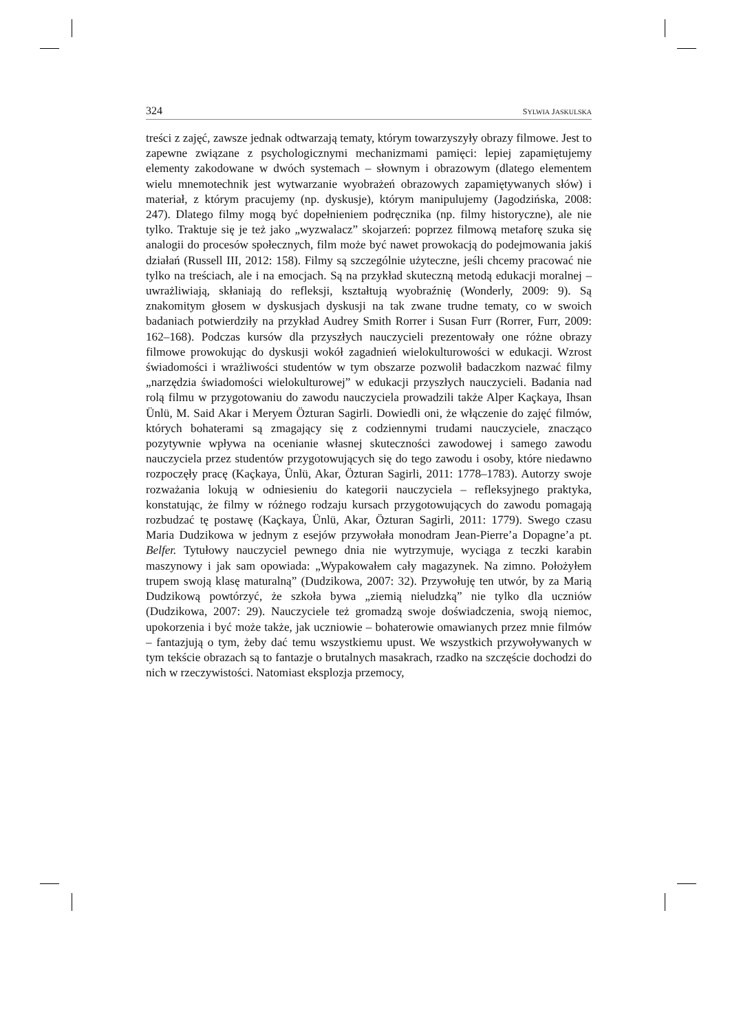324 SYLWIA JASKULSKA
treści z zajęć, zawsze jednak odtwarzają tematy, którym towarzyszyły obrazy filmowe. Jest to zapewne związane z psychologicznymi mechanizmami pamięci: lepiej zapamiętujemy elementy zakodowane w dwóch systemach – słownym i obrazowym (dlatego elementem wielu mnemotechnik jest wytwarzanie wyobrażeń obrazowych zapamiętywanych słów) i materiał, z którym pracujemy (np. dyskusje), którym manipulujemy (Jagodzińska, 2008: 247). Dlatego filmy mogą być dopełnieniem podręcznika (np. filmy historyczne), ale nie tylko. Traktuje się je też jako „wyzwalacz” skojarzeń: poprzez filmową metaforę szuka się analogii do procesów społecznych, film może być nawet prowokacją do podejmowania jakiś działań (Russell III, 2012: 158). Filmy są szczególnie użyteczne, jeśli chcemy pracować nie tylko na treściach, ale i na emocjach. Są na przykład skuteczną metodą edukacji moralnej – uwrażliwiają, skłaniają do refleksji, kształtują wyobraźnię (Wonderly, 2009: 9). Są znakomitym głosem w dyskusjach dyskusji na tak zwane trudne tematy, co w swoich badaniach potwierdziły na przykład Audrey Smith Rorrer i Susan Furr (Rorrer, Furr, 2009: 162–168). Podczas kursów dla przyszłych nauczycieli prezentowały one różne obrazy filmowe prowokując do dyskusji wokół zagadnień wielokulturowości w edukacji. Wzrost świadomości i wrażliwości studentów w tym obszarze pozwolił badaczkom nazwać filmy „narzędzia świadomości wielokulturowej” w edukacji przyszłych nauczycieli. Badania nad rolą filmu w przygotowaniu do zawodu nauczyciela prowadzili także Alper Kaçkaya, Ihsan Ünlü, M. Said Akar i Meryem Özturan Sagirli. Dowiedli oni, że włączenie do zajęć filmów, których bohaterami są zmagający się z codziennymi trudami nauczyciele, znacząco pozytywnie wpływa na ocenianie własnej skuteczności zawodowej i samego zawodu nauczyciela przez studentów przygotowujących się do tego zawodu i osoby, które niedawno rozpoczęły pracę (Kaçkaya, Ünlü, Akar, Özturan Sagirli, 2011: 1778–1783). Autorzy swoje rozważania lokują w odniesieniu do kategorii nauczyciela – refleksyjnego praktyka, konstatując, że filmy w różnego rodzaju kursach przygotowujących do zawodu pomagają rozbudzać tę postawę (Kaçkaya, Ünlü, Akar, Özturan Sagirli, 2011: 1779). Swego czasu Maria Dudzikowa w jednym z esejów przywołała monodram Jean-Pierre’a Dopagne’a pt. Belfer. Tytułowy nauczyciel pewnego dnia nie wytrzymuje, wyciąga z teczki karabin maszynowy i jak sam opowiada: „Wypakowałem cały magazynek. Na zimno. Położyłem trupem swoją klasę maturalną” (Dudzikowa, 2007: 32). Przywołuję ten utwór, by za Marią Dudzikową powtórzyć, że szkoła bywa „ziemią nieludzką” nie tylko dla uczniów (Dudzikowa, 2007: 29). Nauczyciele też gromadzą swoje doświadczenia, swoją niemoc, upokorzenia i być może także, jak uczniowie – bohaterowie omawianych przez mnie filmów – fantazjują o tym, żeby dać temu wszystkiemu upust. We wszystkich przywoływanych w tym tekście obrazach są to fantazje o brutalnych masakrach, rzadko na szczęście dochodzi do nich w rzeczywistości. Natomiast eksplozja przemocy,